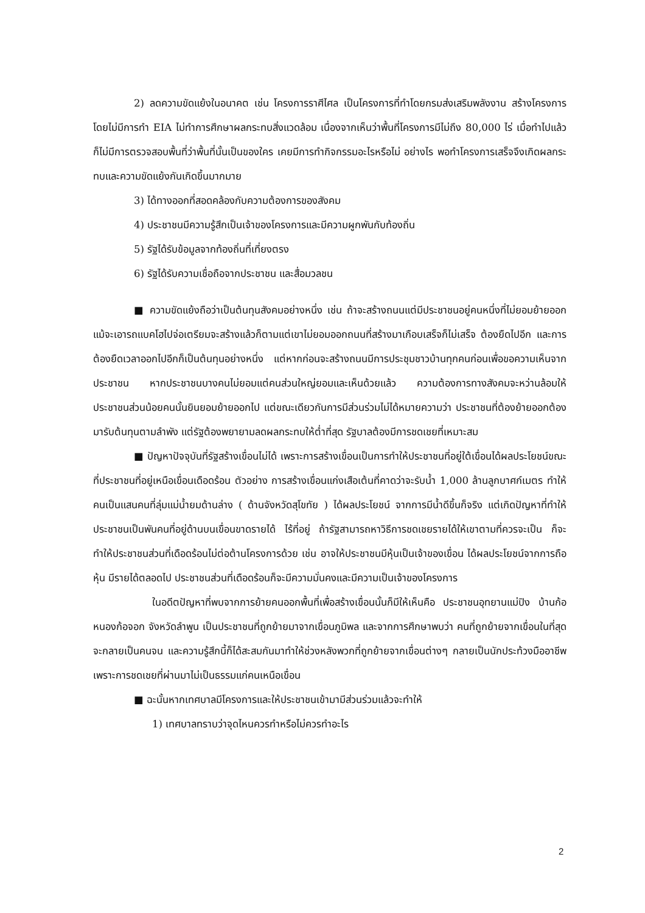2) ลดความขัดแย้งในอนาคต เช่น โครงการราศีไศล เป็นโครงการที่ทำโดยกรมส่งเสริมพลังงาน สร้างโครงการโดยไม่มีการทำ EIA ไม่ทำการศึกษาผลกระทบสิ่งแวดล้อม เนื่องจากเห็นว่าพื้นที่โครงการมีไม่ถึง 80,000 ไร่ เมื่อทำไปแล้วก็ไม่มีการตรวจสอบพื้นที่ว่าพื้นที่นั้นเป็นของใคร เคยมีการทำกิจกรรมอะไรหรือไม่ อย่างไร พอทำโครงการเสร็จจึงเกิดผลกระทบและความขัดแย้งกันเกิดขึ้นมากมาย
3) ได้ทางออกที่สอดคล้องกับความต้องการของสังคม
4) ประชาชนมีความรู้สึกเป็นเจ้าของโครงการและมีความผูกพันกับท้องถิ่น
5) รัฐได้รับข้อมูลจากท้องถิ่นที่เที่ยงตรง
6) รัฐได้รับความเชื่อถือจากประชาชน และสื่อมวลชน
■ ความขัดแย้งถือว่าเป็นต้นทุนสังคมอย่างหนึ่ง เช่น ถ้าจะสร้างถนนแต่มีประชาชนอยู่คนหนึ่งที่ไม่ยอมย้ายออก แม้จะเอารถแบคโฮไปจ่อเตรียมจะสร้างแล้วก็ตามแต่เขาไม่ยอมออกถนนที่สร้างมาเกือบเสร็จก็ไม่เสร็จ ต้องยืดไปอีก และการต้องยืดเวลาออกไปอีกก็เป็นต้นทุนอย่างหนึ่ง แต่หากก่อนจะสร้างถนนมีการประชุมชาวบ้านทุกคนก่อนเพื่อขอความเห็นจากประชาชน หากประชาชนบางคนไม่ยอมแต่คนส่วนใหญ่ยอมและเห็นด้วยแล้ว ความต้องการทางสังคมจะหว่านล้อมให้ประชาชนส่วนน้อยคนนั้นยินยอมย้ายออกไป แต่ขณะเดียวกันการมีส่วนร่วมไม่ได้หมายความว่า ประชาชนที่ต้องย้ายออกต้องมารับต้นทุนตามลำพัง แต่รัฐต้องพยายามลดผลกระทบให้ต่ำที่สุด รัฐบาลต้องมีการชดเชยที่เหมาะสม
■ ปัญหาปัจจุบันที่รัฐสร้างเขื่อนไม่ได้ เพราะการสร้างเขื่อนเป็นการทำให้ประชาชนที่อยู่ใต้เขื่อนได้ผลประโยชน์ขณะที่ประชาชนที่อยู่เหนือเขื่อนเดือดร้อน ตัวอย่าง การสร้างเขื่อนแก่งเสือเต้นที่คาดว่าจะรับน้ำ 1,000 ล้านลูกบาศก์เมตร ทำให้คนเป็นแสนคนที่ลุ่มแม่น้ำยมด้านล่าง ( ด้านจังหวัดสุโขทัย ) ได้ผลประโยชน์ จากการมีน้ำดีขึ้นก็จริง แต่เกิดปัญหาที่ทำให้ประชาชนเป็นพันคนที่อยู่ด้านบนเขื่อนขาดรายได้ ไร้ที่อยู่ ถ้ารัฐสามารถหาวิธีการชดเชยรายได้ให้เขาตามที่ควรจะเป็น ก็จะทำให้ประชาชนส่วนที่เดือดร้อนไม่ต่อต้านโครงการด้วย เช่น อาจให้ประชาชนมีหุ้นเป็นเจ้าของเขื่อน ได้ผลประโยชน์จากการถือหุ้น มีรายได้ตลอดไป ประชาชนส่วนที่เดือดร้อนก็จะมีความมั่นคงและมีความเป็นเจ้าของโครงการ
ในอดีตปัญหาที่พบจากการย้ายคนออกพื้นที่เพื่อสร้างเขื่อนนั้นก็มีให้เห็นคือ ประชาชนอุทยานแม่ปิง บ้านก้อหนองก้อจอก จังหวัดลำพูน เป็นประชาชนที่ถูกย้ายมาจากเขื่อนภูมิพล และจากการศึกษาพบว่า คนที่ถูกย้ายจากเขื่อนในที่สุดจะกลายเป็นคนจน และความรู้สึกนี้ก็ได้สะสมกันมาทำให้ช่วงหลังพวกที่ถูกย้ายจากเขื่อนต่างๆ กลายเป็นนักประท้วงมืออาชีพ เพราะการชดเชยที่ผ่านมาไม่เป็นธรรมแก่คนเหนือเขื่อน
■ ฉะนั้นหากเทศบาลมีโครงการและให้ประชาชนเข้ามามีส่วนร่วมแล้วจะทำให้
1) เทศบาลทราบว่าจุดไหนควรทำหรือไม่ควรทำอะไร
2